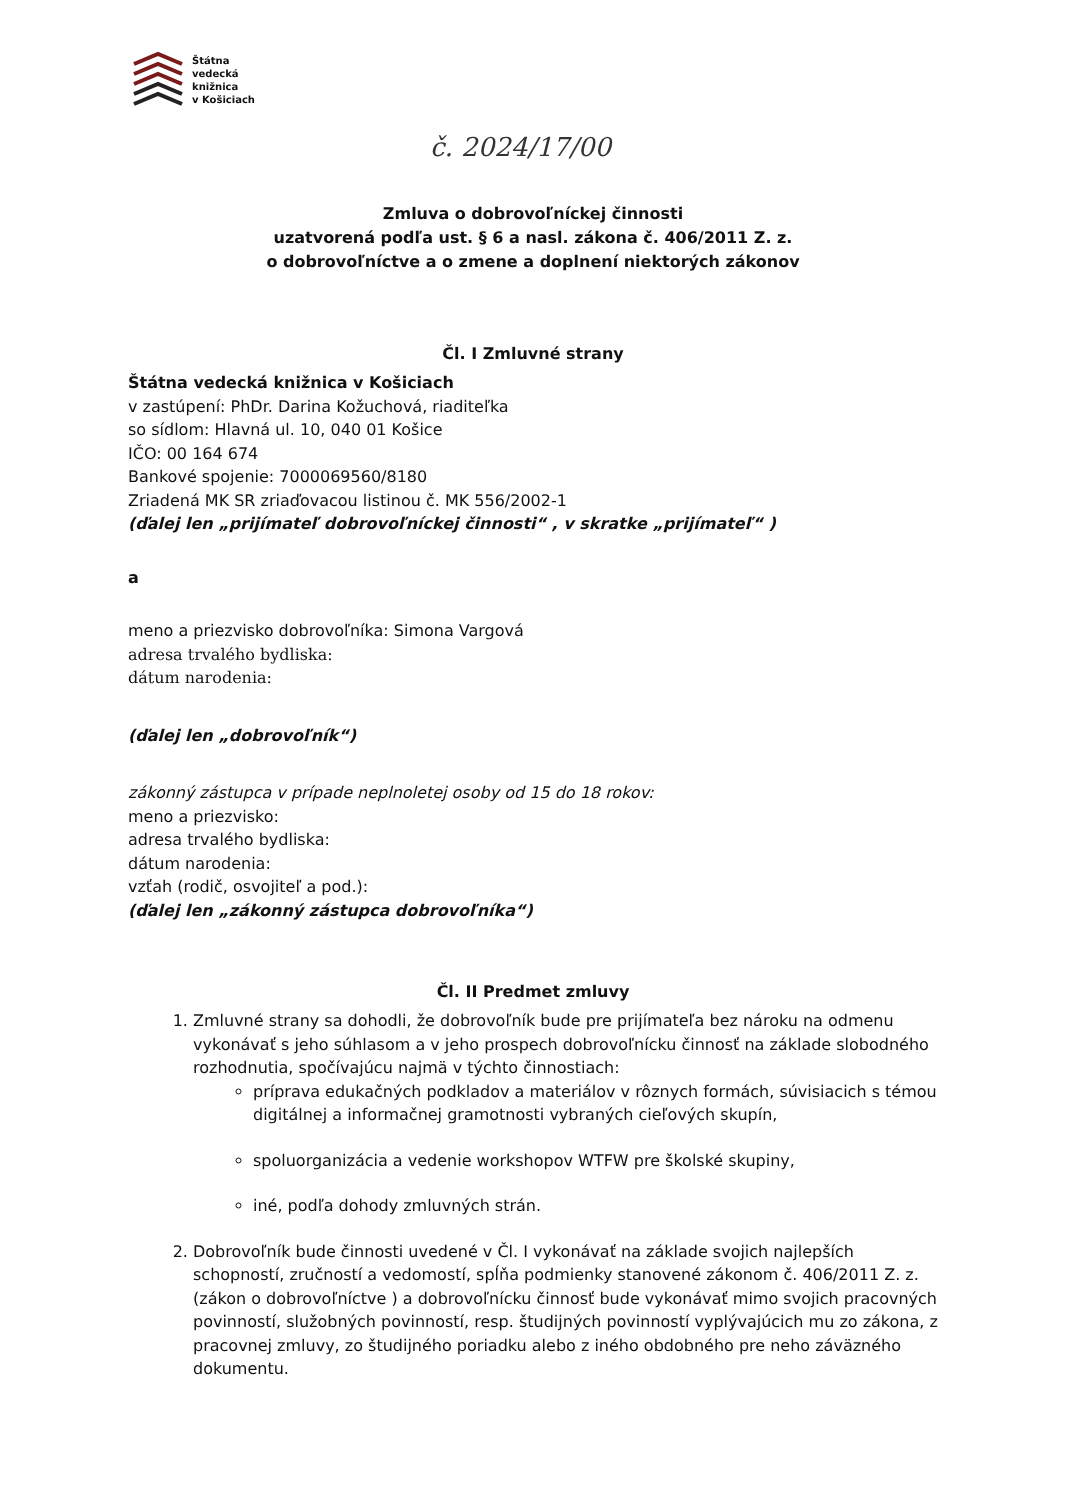Štátna
vedecká
knižnica
v Košiciach
č. 2024/17/00
Zmluva o dobrovoľníckej činnosti
uzatvorená podľa ust. § 6 a nasl. zákona č. 406/2011 Z. z.
o dobrovoľníctve a o zmene a doplnení niektorých zákonov
Čl. I Zmluvné strany
Štátna vedecká knižnica v Košiciach
v zastúpení: PhDr. Darina Kožuchová, riaditeľka
so sídlom: Hlavná ul. 10, 040 01 Košice
IČO: 00 164 674
Bankové spojenie: 7000069560/8180
Zriadená MK SR zriaďovacou listinou č. MK 556/2002-1
(ďalej len „prijímateľ dobrovoľníckej činnosti“ , v skratke „prijímateľ“ )
a
meno a priezvisko dobrovoľníka: Simona Vargová
adresa trvalého bydliska:
dátum narodenia:
(ďalej len „dobrovoľník“)
zákonný zástupca v prípade neplnoletej osoby od 15 do 18 rokov:
meno a priezvisko:
adresa trvalého bydliska:
dátum narodenia:
vzťah (rodič, osvojiteľ a pod.):
(ďalej len „zákonný zástupca dobrovoľníka“)
Čl. II Predmet zmluvy
1. Zmluvné strany sa dohodli, že dobrovoľník bude pre prijímateľa bez nároku na odmenu vykonávať s jeho súhlasom a v jeho prospech dobrovoľnícku činnosť na základe slobodného rozhodnutia, spočívajúcu najmä v týchto činnostiach:
príprava edukačných podkladov a materiálov v rôznych formách, súvisiacich s témou digitálnej a informačnej gramotnosti vybraných cieľových skupín,
spoluorganizácia a vedenie workshopov WTFW pre školské skupiny,
iné, podľa dohody zmluvných strán.
2. Dobrovoľník bude činnosti uvedené v Čl. I vykonávať na základe svojich najlepších schopností, zručností a vedomostí, spĺňa podmienky stanovené zákonom č. 406/2011 Z. z. (zákon o dobrovoľníctve ) a dobrovoľnícku činnosť bude vykonávať mimo svojich pracovných povinností, služobných povinností, resp. študijných povinností vyplývajúcich mu zo zákona, z pracovnej zmluvy, zo študijného poriadku alebo z iného obdobného pre neho záväzného dokumentu.